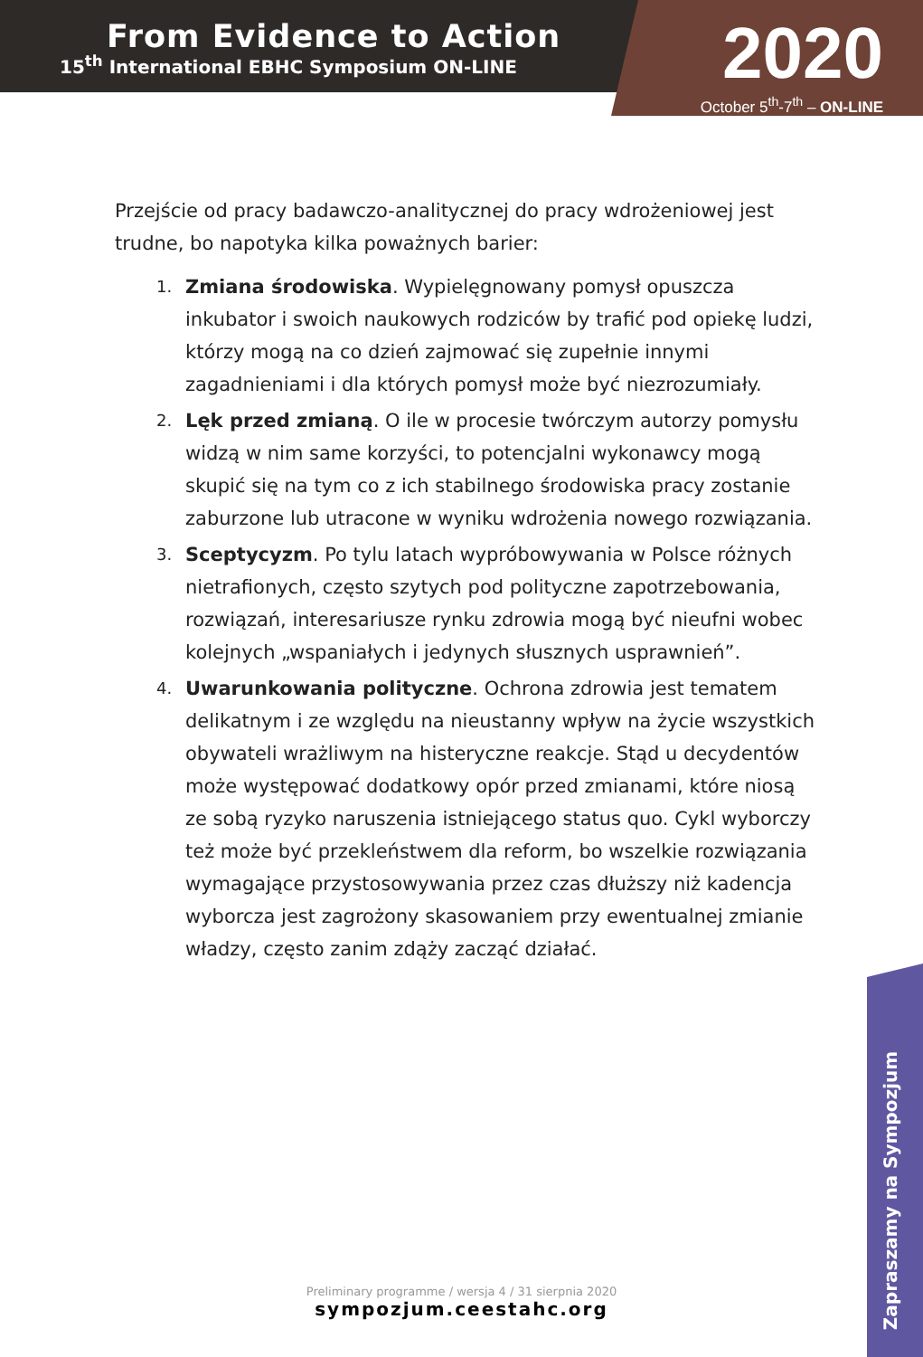From Evidence to Action
15<sup>th</sup> International EBHC Symposium ON-LINE
2020
October 5<sup>th</sup>-7<sup>th</sup> – ON-LINE
Przejście od pracy badawczo-analitycznej do pracy wdrożeniowej jest trudne, bo napotyka kilka poważnych barier:
1. Zmiana środowiska. Wypielęgnowany pomysł opuszcza inkubator i swoich naukowych rodziców by trafić pod opiekę ludzi, którzy mogą na co dzień zajmować się zupełnie innymi zagadnieniami i dla których pomysł może być niezrozumiały.
2. Lęk przed zmianą. O ile w procesie twórczym autorzy pomysłu widzą w nim same korzyści, to potencjalni wykonawcy mogą skupić się na tym co z ich stabilnego środowiska pracy zostanie zaburzone lub utracone w wyniku wdrożenia nowego rozwiązania.
3. Sceptycyzm. Po tylu latach wypróbowywania w Polsce różnych nietrafionych, często szytych pod polityczne zapotrzebowania, rozwiązań, interesariusze rynku zdrowia mogą być nieufni wobec kolejnych „wspaniałych i jedynych słusznych usprawnień”.
4. Uwarunkowania polityczne. Ochrona zdrowia jest tematem delikatnym i ze względu na nieustanny wpływ na życie wszystkich obywateli wrażliwym na histeryczne reakcje. Stąd u decydentów może występować dodatkowy opór przed zmianami, które niosą ze sobą ryzyko naruszenia istniejącego status quo. Cykl wyborczy też może być przekleństwem dla reform, bo wszelkie rozwiązania wymagające przystosowywania przez czas dłuższy niż kadencja wyborcza jest zagrożony skasowaniem przy ewentualnej zmianie władzy, często zanim zdąży zacząć działać.
Preliminary programme / wersja 4 / 31 sierpnia 2020
sympozjum.ceestahc.org
Zapraszamy na Sympozjum